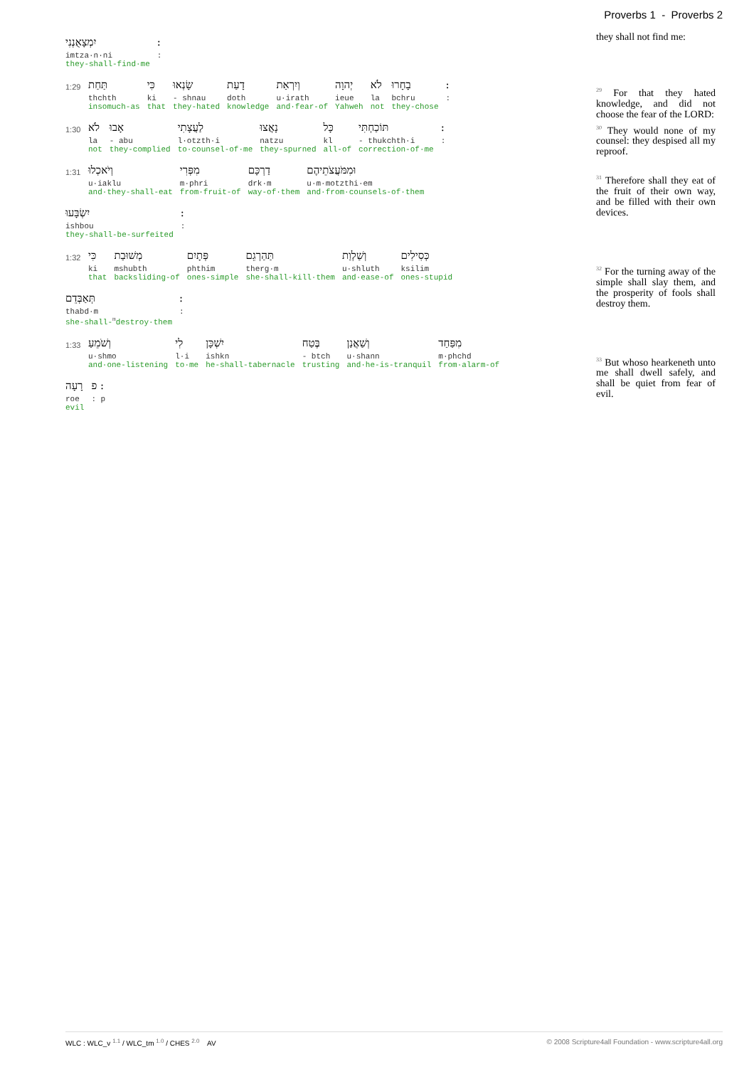Proverbs 1 - Proverbs 2
יִמְצָאֻנְנִי
imtza·n·ni
they-shall-find·me
:
:
1:29
תַּחַת
thchth
insomuch-as
כִּי
ki
that
שָׂנְאוּ
- shnau
they-hated
דָעַת
doth
knowledge
וְיִרְאַת
u·irath
and·fear-of
יְהוָה
ieue
Yahweh
לֹא
la
not
בָחָרוּ
bchru
they-chose
:
:
1:30
לֹא
la
not
אָבוּ
- abu
they-complied
לַעֲצָתִי
l·otzth·i
to·counsel-of·me
נָאֲצוּ
natzu
they-spurned
כָּל
kl
all-of
תּוֹכַחְתִּי
- thukchth·i
correction-of·me
:
:
1:31
וְיֹאכְלוּ
u·iaklu
and·they-shall-eat
מִפְּרִי
m·phri
from·fruit-of
דַרְכָּם
drk·m
way-of·them
וּמִמֹּעֲצֹתֵיהֶם
u·m·motzthi·em
and·from·counsels-of·them
יִשְׂבָּעוּ
ishbou
they-shall-be-surfeited
:
:
1:32
כִּי
ki
that
מְשׁוּבַת
mshubth
backsliding-of
פְּתָיִם
phthim
ones-simple
תַּהַרְגֵם
therg·m
she-shall-kill·them
וְשַׁלְוַת
u·shluth
and·ease-of
כְּסִילִים
ksilim
ones-stupid
תְּאַבְּדֵם
thabd·m
she-shall-<sup>m</sup>destroy·them
:
:
1:33
וְשֹׁמֵעַ
u·shmo
and·one-listening
לִי
l·i
to·me
יִשְׁכָּן
ishkn
he-shall-tabernacle
בֶּטַח
- btch
trusting
וְשַׁאֲנַן
u·shann
and·he-is-tranquil
מִפַּחַד
m·phchd
from·alarm-of
רָעָה
roe
evil
: פ
: p
they shall not find me:
<sup>29</sup> For that they hated knowledge, and did not choose the fear of the LORD:
<sup>30</sup> They would none of my counsel: they despised all my reproof.
<sup>31</sup> Therefore shall they eat of the fruit of their own way, and be filled with their own devices.
<sup>32</sup> For the turning away of the simple shall slay them, and the prosperity of fools shall destroy them.
<sup>33</sup> But whoso hearkeneth unto me shall dwell safely, and shall be quiet from fear of evil.
WLC : WLC_v <sup>1.1</sup> / WLC_tm <sup>1.0</sup> / CHES <sup>2.0</sup> AV © 2008 Scripture4all Foundation - www.scripture4all.org